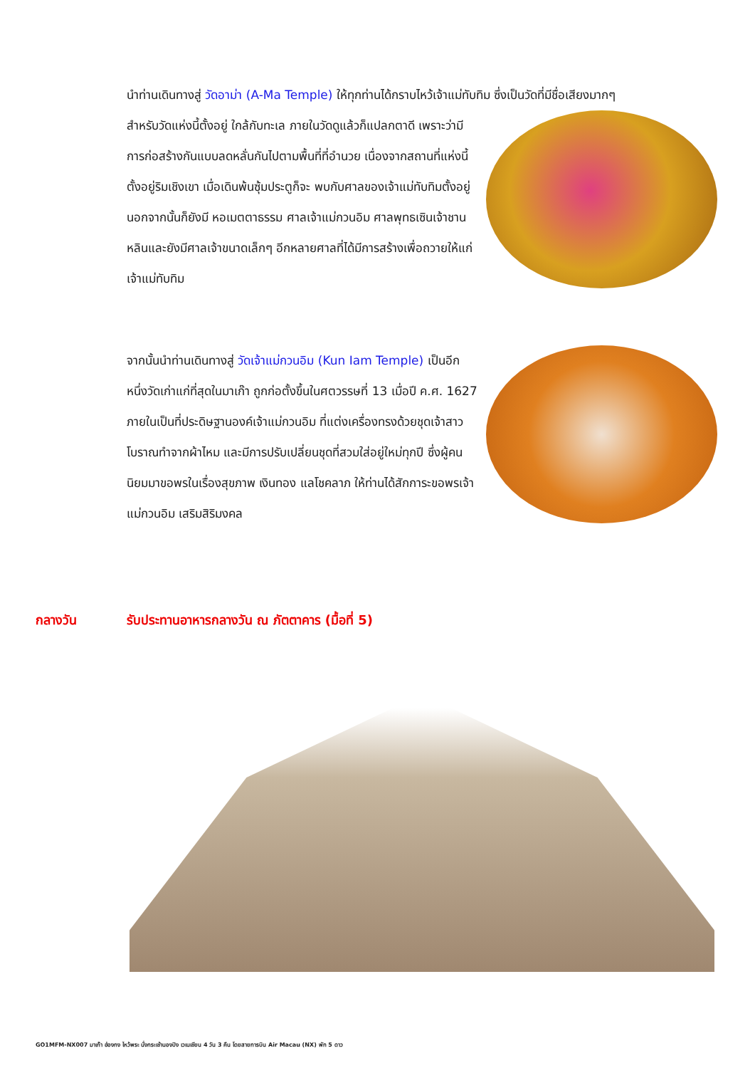นำท่านเดินทางสู่ วัดอาม่า (A-Ma Temple) ให้ทุกท่านได้กราบไหว้เจ้าแม่ทับทิม ซึ่งเป็นวัดที่มีชื่อเสียงมากๆ
สำหรับวัดแห่งนี้ตั้งอยู่ ใกล้กับทะเล ภายในวัดดูแล้วก็แปลกตาดี เพราะว่ามีการก่อสร้างกันแบบลดหลั่นกันไปตามพื้นที่ที่อำนวย เนื่องจากสถานที่แห่งนี้ตั้งอยู่ริมเชิงเขา เมื่อเดินพ้นซุ้มประตูก็จะ พบกับศาลของเจ้าแม่ทับทิมตั้งอยู่ นอกจากนั้นก็ยังมี หอเมตตาธรรม ศาลเจ้าแม่กวนอิม ศาลพุทธเซินเจ้าชานหลินและยังมีศาลเจ้าขนาดเล็กๆ อีกหลายศาลที่ได้มีการสร้างเพื่อถวายให้แก่เจ้าแม่ทับทิม
จากนั้นนำท่านเดินทางสู่ วัดเจ้าแม่กวนอิม (Kun Iam Temple) เป็นอีกหนึ่งวัดเก่าแก่ที่สุดในมาเก๊า ถูกก่อตั้งขึ้นในศตวรรษที่ 13 เมื่อปี ค.ศ. 1627 ภายในเป็นที่ประดิษฐานองค์เจ้าแม่กวนอิม ที่แต่งเครื่องทรงด้วยชุดเจ้าสาวโบราณทำจากผ้าไหม และมีการปรับเปลี่ยนชุดที่สวมใส่อยู่ใหม่ทุกปี ซึ่งผู้คนนิยมมาขอพรในเรื่องสุขภาพ เงินทอง แลโชคลาภ ให้ท่านได้สักการะขอพรเจ้าแม่กวนอิม เสริมสิริมงคล
กลางวัน รับประทานอาหารกลางวัน ณ ภัตตาคาร (มื้อที่ 5)
GO1MFM-NX007 มาเก๊า ฮ่องกง ไหว้พระ นั่งกระเช้านองปิง เวเนเชียน 4 วัน 3 คืน โดยสายการบิน Air Macau (NX) พัก 5 ดาว